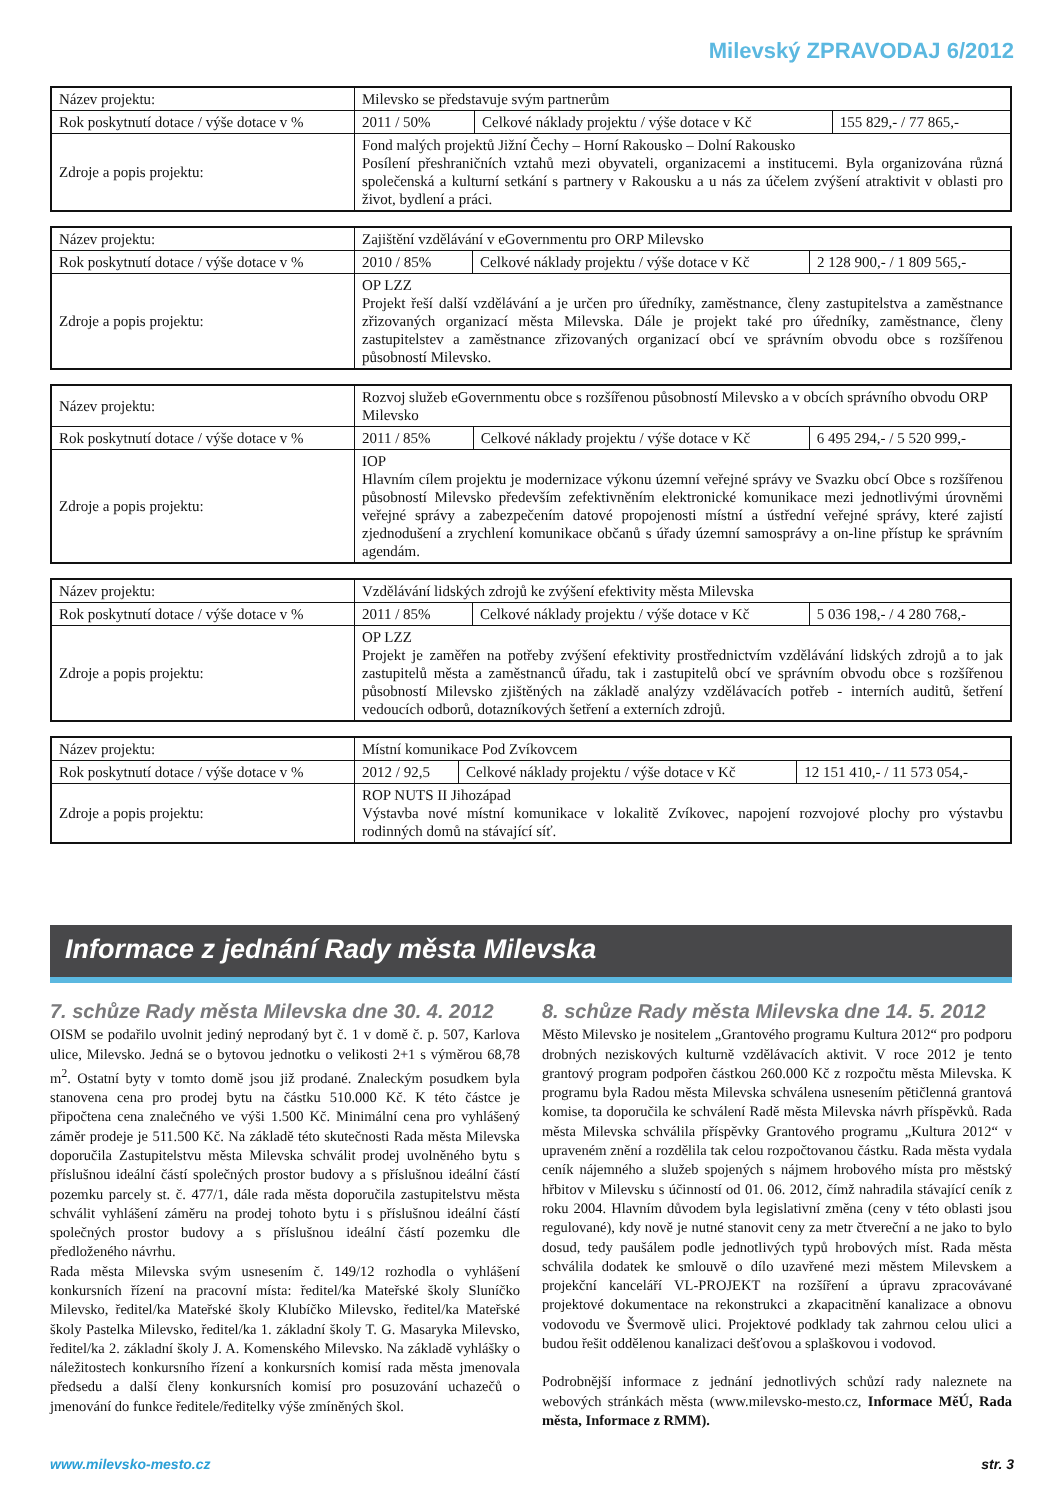Milevský ZPRAVODAJ 6/2012
| Název projektu: | Milevsko se představuje svým partnerům | | |
| Rok poskytnutí dotace / výše dotace v % | 2011 / 50% | Celkové náklady projektu / výše dotace v Kč | 155 829,- / 77 865,- |
| Zdroje a popis projektu: | Fond malých projektů Jižní Čechy – Horní Rakousko – Dolní Rakousko Posílení přeshraničních vztahů mezi obyvateli, organizacemi a institucemi. Byla organizována různá společenská a kulturní setkání s partnery v Rakousku a u nás za účelem zvýšení atraktivit v oblasti pro život, bydlení a práci. | | |
| Název projektu: | Zajištění vzdělávání v eGovernmentu pro ORP Milevsko | | |
| Rok poskytnutí dotace / výše dotace v % | 2010 / 85% | Celkové náklady projektu / výše dotace v Kč | 2 128 900,- / 1 809 565,- |
| Zdroje a popis projektu: | OP LZZ Projekt řeší další vzdělávání a je určen pro úředníky, zaměstnance, členy zastupitelstva a zaměstnance zřizovaných organizací města Milevska. Dále je projekt také pro úředníky, zaměstnance, členy zastupitelstev a zaměstnance zřizovaných organizací obcí ve správním obvodu obce s rozšířenou působností Milevsko. | | |
| Název projektu: | Rozvoj služeb eGovernmentu obce s rozšířenou působností Milevsko a v obcích správního obvodu ORP Milevsko | | |
| Rok poskytnutí dotace / výše dotace v % | 2011 / 85% | Celkové náklady projektu / výše dotace v Kč | 6 495 294,- / 5 520 999,- |
| Zdroje a popis projektu: | IOP Hlavním cílem projektu je modernizace výkonu územní veřejné správy ve Svazku obcí Obce s rozšířenou působností Milevsko především zefektivněním elektronické komunikace mezi jednotlivými úrovněmi veřejné správy a zabezpečením datové propojenosti místní a ústřední veřejné správy, které zajistí zjednodušení a zrychlení komunikace občanů s úřady územní samosprávy a on-line přístup ke správním agendám. | | |
| Název projektu: | Vzdělávání lidských zdrojů ke zvýšení efektivity města Milevska | | |
| Rok poskytnutí dotace / výše dotace v % | 2011 / 85% | Celkové náklady projektu / výše dotace v Kč | 5 036 198,- / 4 280 768,- |
| Zdroje a popis projektu: | OP LZZ Projekt je zaměřen na potřeby zvýšení efektivity prostřednictvím vzdělávání lidských zdrojů a to jak zastupitelů města a zaměstnanců úřadu, tak i zastupitelů obcí ve správním obvodu obce s rozšířenou působností Milevsko zjištěných na základě analýzy vzdělávacích potřeb - interních auditů, šetření vedoucích odborů, dotazníkových šetření a externích zdrojů. | | |
| Název projektu: | Místní komunikace Pod Zvíkovcem | | |
| Rok poskytnutí dotace / výše dotace v % | 2012 / 92,5 | Celkové náklady projektu / výše dotace v Kč | 12 151 410,- / 11 573 054,- |
| Zdroje a popis projektu: | ROP NUTS II Jihozápad Výstavba nové místní komunikace v lokalitě Zvíkovec, napojení rozvojové plochy pro výstavbu rodinných domů na stávající síť. | | |
Informace z jednání Rady města Milevska
7. schůze Rady města Milevska dne 30. 4. 2012
OISM se podařilo uvolnit jediný neprodaný byt č. 1 v domě č. p. 507, Karlova ulice, Milevsko. Jedná se o bytovou jednotku o velikosti 2+1 s výměrou 68,78 m<sup>2</sup>. Ostatní byty v tomto domě jsou již prodané. Znaleckým posudkem byla stanovena cena pro prodej bytu na částku 510.000 Kč. K této částce je připočtena cena znalečného ve výši 1.500 Kč. Minimální cena pro vyhlášený záměr prodeje je 511.500 Kč. Na základě této skutečnosti Rada města Milevska doporučila Zastupitelstvu města Milevska schválit prodej uvolněného bytu s příslušnou ideální částí společných prostor budovy a s příslušnou ideální částí pozemku parcely st. č. 477/1, dále rada města doporučila zastupitelstvu města schválit vyhlášení záměru na prodej tohoto bytu i s příslušnou ideální částí společných prostor budovy a s příslušnou ideální částí pozemku dle předloženého návrhu.
Rada města Milevska svým usnesením č. 149/12 rozhodla o vyhlášení konkursních řízení na pracovní místa: ředitel/ka Mateřské školy Sluníčko Milevsko, ředitel/ka Mateřské školy Klubíčko Milevsko, ředitel/ka Mateřské školy Pastelka Milevsko, ředitel/ka 1. základní školy T. G. Masaryka Milevsko, ředitel/ka 2. základní školy J. A. Komenského Milevsko. Na základě vyhlášky o náležitostech konkursního řízení a konkursních komisí rada města jmenovala předsedu a další členy konkursních komisí pro posuzování uchazečů o jmenování do funkce ředitele/ředitelky výše zmíněných škol.
8. schůze Rady města Milevska dne 14. 5. 2012
Město Milevsko je nositelem „Grantového programu Kultura 2012“ pro podporu drobných neziskových kulturně vzdělávacích aktivit. V roce 2012 je tento grantový program podpořen částkou 260.000 Kč z rozpočtu města Milevska. K programu byla Radou města Milevska schválena usnesením pětičlenná grantová komise, ta doporučila ke schválení Radě města Milevska návrh příspěvků. Rada města Milevska schválila příspěvky Grantového programu „Kultura 2012“ v upraveném znění a rozdělila tak celou rozpočtovanou částku. Rada města vydala ceník nájemného a služeb spojených s nájmem hrobového místa pro městský hřbitov v Milevsku s účinností od 01. 06. 2012, čímž nahradila stávající ceník z roku 2004. Hlavním důvodem byla legislativní změna (ceny v této oblasti jsou regulované), kdy nově je nutné stanovit ceny za metr čtvereční a ne jako to bylo dosud, tedy paušálem podle jednotlivých typů hrobových míst. Rada města schválila dodatek ke smlouvě o dílo uzavřené mezi městem Milevskem a projekční kanceláří VL-PROJEKT na rozšíření a úpravu zpracovávané projektové dokumentace na rekonstrukci a zkapacitnění kanalizace a obnovu vodovodu ve Švermově ulici. Projektové podklady tak zahrnou celou ulici a budou řešit oddělenou kanalizaci dešťovou a splaškovou i vodovod.
Podrobnější informace z jednání jednotlivých schůzí rady naleznete na webových stránkách města (www.milevsko-mesto.cz, Informace MěÚ, Rada města, Informace z RMM).
www.milevsko-mesto.cz str. 3